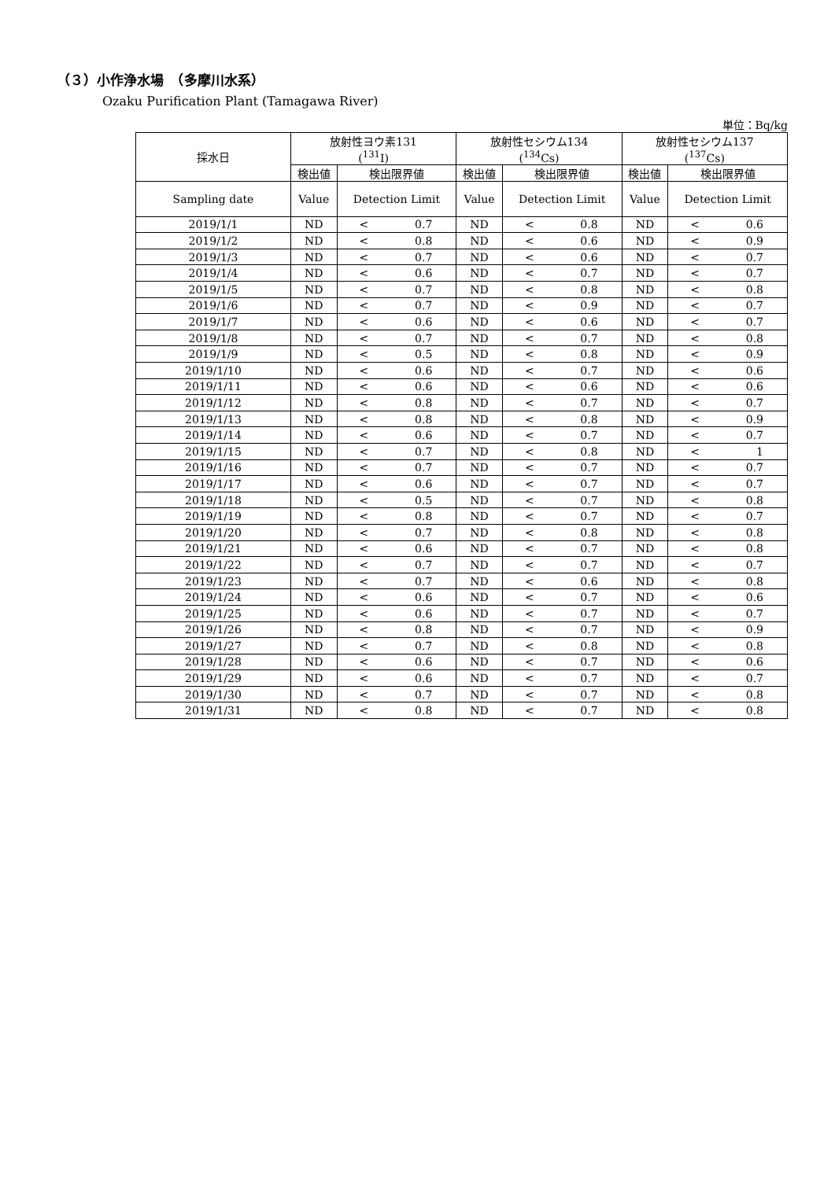（３）小作浄水場　（多摩川水系）
Ozaku Purification Plant (Tamagawa River)
単位：Bq/kg
| 採水日 | 放射性ヨウ素131 (<sup>131</sup>I) | | 放射性セシウム134 (<sup>134</sup>Cs) | | 放射性セシウム137 (<sup>137</sup>Cs) | |
| --- | --- | --- | --- | --- | --- | --- |
| | 検出値 | 検出限界値 | 検出値 | 検出限界値 | 検出値 | 検出限界値 |
| Sampling date | Value | Detection Limit | Value | Detection Limit | Value | Detection Limit |
| 2019/1/1 | ND | < 0.7 | ND | < 0.8 | ND | < 0.6 |
| 2019/1/2 | ND | < 0.8 | ND | < 0.6 | ND | < 0.9 |
| 2019/1/3 | ND | < 0.7 | ND | < 0.6 | ND | < 0.7 |
| 2019/1/4 | ND | < 0.6 | ND | < 0.7 | ND | < 0.7 |
| 2019/1/5 | ND | < 0.7 | ND | < 0.8 | ND | < 0.8 |
| 2019/1/6 | ND | < 0.7 | ND | < 0.9 | ND | < 0.7 |
| 2019/1/7 | ND | < 0.6 | ND | < 0.6 | ND | < 0.7 |
| 2019/1/8 | ND | < 0.7 | ND | < 0.7 | ND | < 0.8 |
| 2019/1/9 | ND | < 0.5 | ND | < 0.8 | ND | < 0.9 |
| 2019/1/10 | ND | < 0.6 | ND | < 0.7 | ND | < 0.6 |
| 2019/1/11 | ND | < 0.6 | ND | < 0.6 | ND | < 0.6 |
| 2019/1/12 | ND | < 0.8 | ND | < 0.7 | ND | < 0.7 |
| 2019/1/13 | ND | < 0.8 | ND | < 0.8 | ND | < 0.9 |
| 2019/1/14 | ND | < 0.6 | ND | < 0.7 | ND | < 0.7 |
| 2019/1/15 | ND | < 0.7 | ND | < 0.8 | ND | < 1 |
| 2019/1/16 | ND | < 0.7 | ND | < 0.7 | ND | < 0.7 |
| 2019/1/17 | ND | < 0.6 | ND | < 0.7 | ND | < 0.7 |
| 2019/1/18 | ND | < 0.5 | ND | < 0.7 | ND | < 0.8 |
| 2019/1/19 | ND | < 0.8 | ND | < 0.7 | ND | < 0.7 |
| 2019/1/20 | ND | < 0.7 | ND | < 0.8 | ND | < 0.8 |
| 2019/1/21 | ND | < 0.6 | ND | < 0.7 | ND | < 0.8 |
| 2019/1/22 | ND | < 0.7 | ND | < 0.7 | ND | < 0.7 |
| 2019/1/23 | ND | < 0.7 | ND | < 0.6 | ND | < 0.8 |
| 2019/1/24 | ND | < 0.6 | ND | < 0.7 | ND | < 0.6 |
| 2019/1/25 | ND | < 0.6 | ND | < 0.7 | ND | < 0.7 |
| 2019/1/26 | ND | < 0.8 | ND | < 0.7 | ND | < 0.9 |
| 2019/1/27 | ND | < 0.7 | ND | < 0.8 | ND | < 0.8 |
| 2019/1/28 | ND | < 0.6 | ND | < 0.7 | ND | < 0.6 |
| 2019/1/29 | ND | < 0.6 | ND | < 0.7 | ND | < 0.7 |
| 2019/1/30 | ND | < 0.7 | ND | < 0.7 | ND | < 0.8 |
| 2019/1/31 | ND | < 0.8 | ND | < 0.7 | ND | < 0.8 |